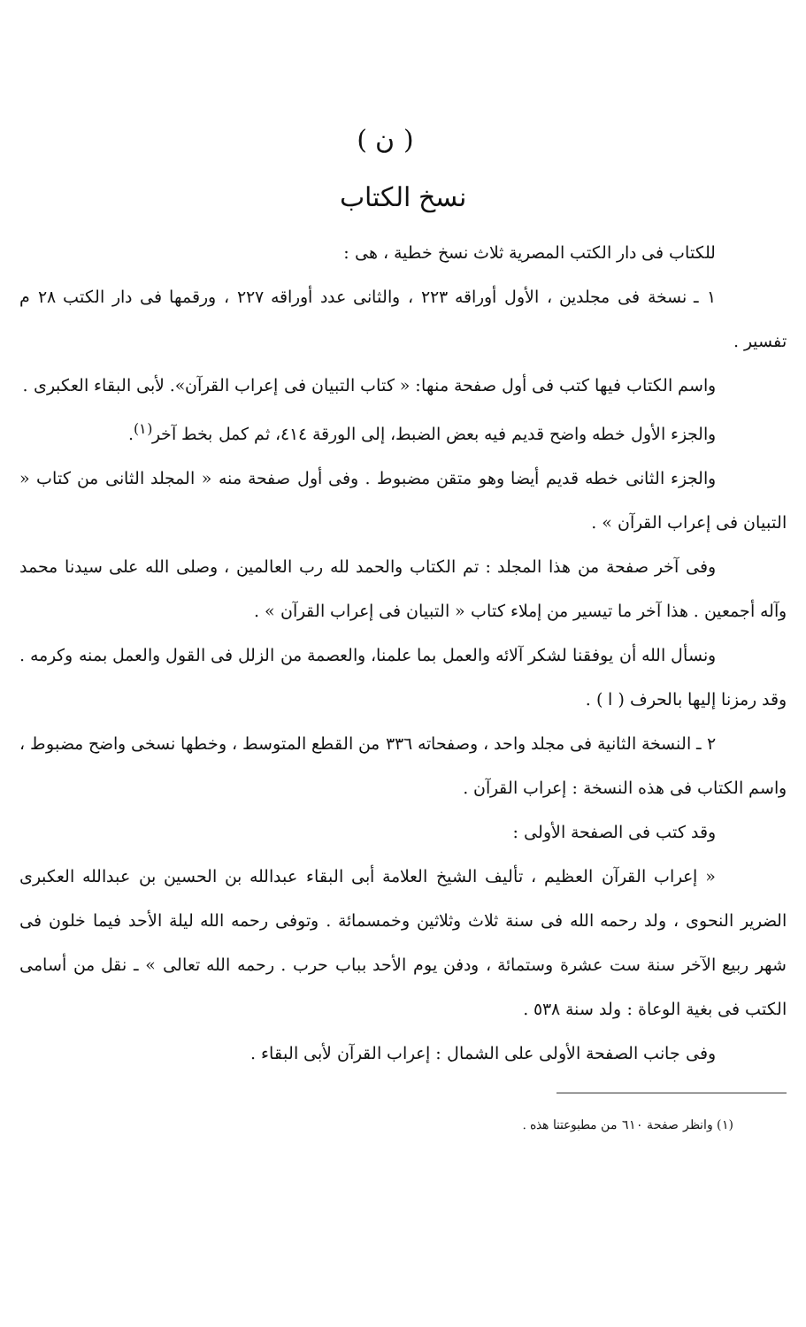( ن )
نسخ الكتاب
للكتاب فى دار الكتب المصرية ثلاث نسخ خطية ، هى :
١ ـ نسخة فى مجلدين ، الأول أوراقه ٢٢٣ ، والثانى عدد أوراقه ٢٢٧ ، ورقمها فى دار الكتب ٢٨ م تفسير .
واسم الكتاب فيها كتب فى أول صفحة منها: « كتاب التبيان فى إعراب القرآن». لأبى البقاء العكبرى .
والجزء الأول خطه واضح قديم فيه بعض الضبط، إلى الورقة ٤١٤، ثم كمل بخط آخر<sup>(١)</sup>.
والجزء الثانى خطه قديم أيضا وهو متقن مضبوط . وفى أول صفحة منه « المجلد الثانى من كتاب « التبيان فى إعراب القرآن » .
وفى آخر صفحة من هذا المجلد : تم الكتاب والحمد لله رب العالمين ، وصلى الله على سيدنا محمد وآله أجمعين . هذا آخر ما تيسير من إملاء كتاب « التبيان فى إعراب القرآن » .
ونسأل الله أن يوفقنا لشكر آلائه والعمل بما علمنا، والعصمة من الزلل فى القول والعمل بمنه وكرمه . وقد رمزنا إليها بالحرف ( ا ) .
٢ ـ النسخة الثانية فى مجلد واحد ، وصفحاته ٣٣٦ من القطع المتوسط ، وخطها نسخى واضح مضبوط ، واسم الكتاب فى هذه النسخة : إعراب القرآن .
وقد كتب فى الصفحة الأولى :
« إعراب القرآن العظيم ، تأليف الشيخ العلامة أبى البقاء عبدالله بن الحسين بن عبدالله العكبرى الضرير النحوى ، ولد رحمه الله فى سنة ثلاث وثلاثين وخمسمائة . وتوفى رحمه الله ليلة الأحد فيما خلون فى شهر ربيع الآخر سنة ست عشرة وستمائة ، ودفن يوم الأحد بباب حرب . رحمه الله تعالى » ـ نقل من أسامى الكتب فى بغية الوعاة : ولد سنة ٥٣٨ .
وفى جانب الصفحة الأولى على الشمال : إعراب القرآن لأبى البقاء .
(١) وانظر صفحة ٦١٠ من مطبوعتنا هذه .